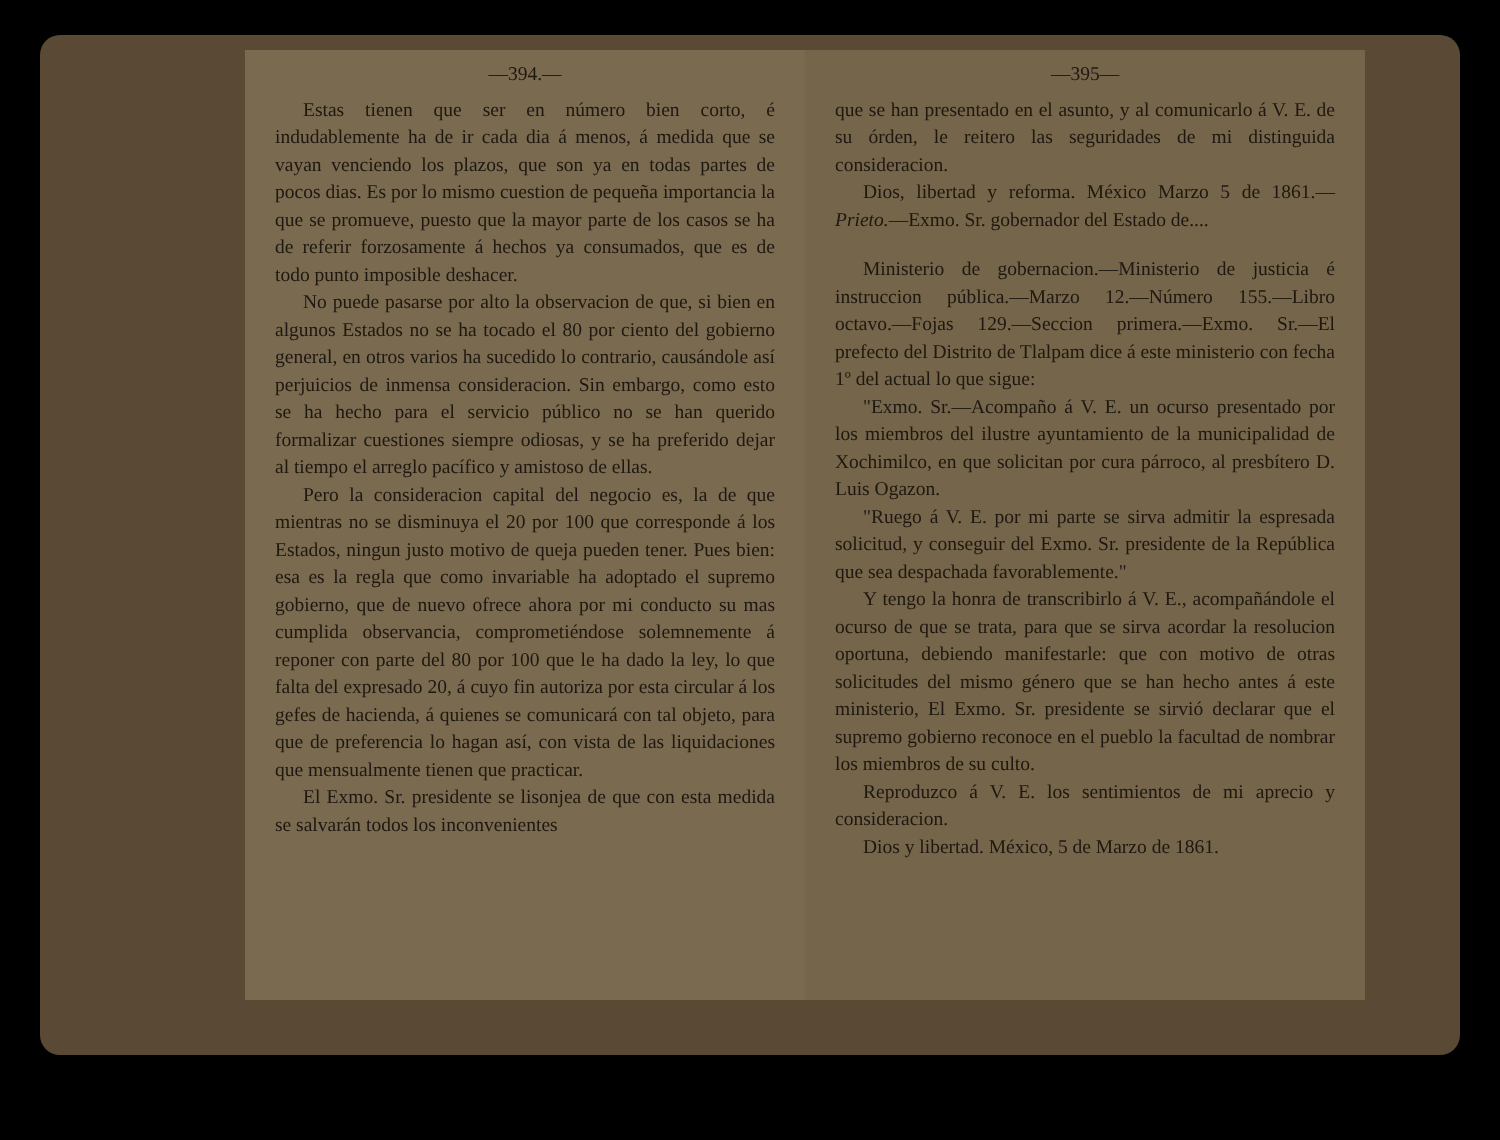—394.—
Estas tienen que ser en número bien corto, é indudablemente ha de ir cada dia á menos, á medida que se vayan venciendo los plazos, que son ya en todas partes de pocos dias. Es por lo mismo cuestion de pequeña importancia la que se promueve, puesto que la mayor parte de los casos se ha de referir forzosamente á hechos ya consumados, que es de todo punto imposible deshacer.
No puede pasarse por alto la observacion de que, si bien en algunos Estados no se ha tocado el 80 por ciento del gobierno general, en otros varios ha sucedido lo contrario, causándole así perjuicios de inmensa consideracion. Sin embargo, como esto se ha hecho para el servicio público no se han querido formalizar cuestiones siempre odiosas, y se ha preferido dejar al tiempo el arreglo pacífico y amistoso de ellas.
Pero la consideracion capital del negocio es, la de que mientras no se disminuya el 20 por 100 que corresponde á los Estados, ningun justo motivo de queja pueden tener. Pues bien: esa es la regla que como invariable ha adoptado el supremo gobierno, que de nuevo ofrece ahora por mi conducto su mas cumplida observancia, comprometiéndose solemnemente á reponer con parte del 80 por 100 que le ha dado la ley, lo que falta del expresado 20, á cuyo fin autoriza por esta circular á los gefes de hacienda, á quienes se comunicará con tal objeto, para que de preferencia lo hagan así, con vista de las liquidaciones que mensualmente tienen que practicar.
El Exmo. Sr. presidente se lisonjea de que con esta medida se salvarán todos los inconvenientes
—395—
que se han presentado en el asunto, y al comunicarlo á V. E. de su órden, le reitero las seguridades de mi distinguida consideracion.
Dios, libertad y reforma. México Marzo 5 de 1861.—Prieto.—Exmo. Sr. gobernador del Estado de....
Ministerio de gobernacion.—Ministerio de justicia é instruccion pública.—Marzo 12.—Número 155.—Libro octavo.—Fojas 129.—Seccion primera.—Exmo. Sr.—El prefecto del Distrito de Tlalpam dice á este ministerio con fecha 1º del actual lo que sigue:
"Exmo. Sr.—Acompaño á V. E. un ocurso presentado por los miembros del ilustre ayuntamiento de la municipalidad de Xochimilco, en que solicitan por cura párroco, al presbítero D. Luis Ogazon.
"Ruego á V. E. por mi parte se sirva admitir la espresada solicitud, y conseguir del Exmo. Sr. presidente de la República que sea despachada favorablemente."
Y tengo la honra de transcribirlo á V. E., acompañándole el ocurso de que se trata, para que se sirva acordar la resolucion oportuna, debiendo manifestarle: que con motivo de otras solicitudes del mismo género que se han hecho antes á este ministerio, El Exmo. Sr. presidente se sirvió declarar que el supremo gobierno reconoce en el pueblo la facultad de nombrar los miembros de su culto.
Reproduzco á V. E. los sentimientos de mi aprecio y consideracion.
Dios y libertad. México, 5 de Marzo de 1861.